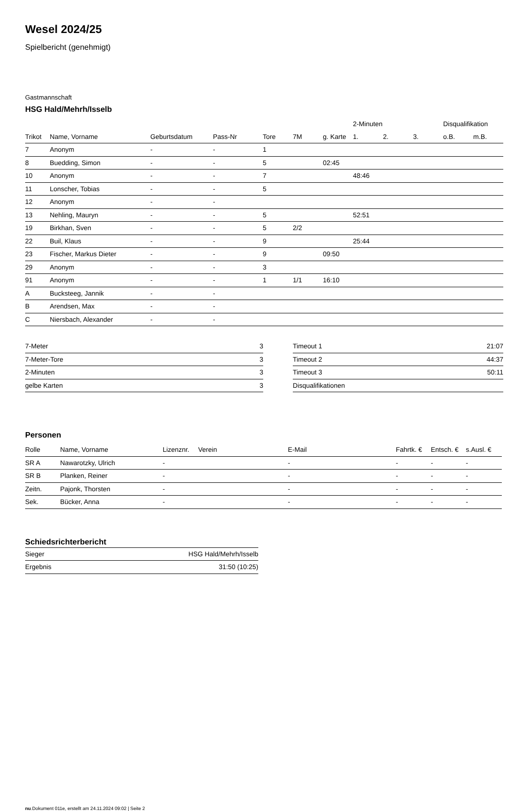Wesel 2024/25
Spielbericht (genehmigt)
Gastmannschaft
HSG Hald/Mehrh/Isselb
| | | | | | | | 2-Minuten | | | Disqualifikation | |
| --- | --- | --- | --- | --- | --- | --- | --- | --- | --- | --- | --- |
| Trikot | Name, Vorname | Geburtsdatum | Pass-Nr | Tore | 7M | g. Karte | 1. | 2. | 3. | o.B. | m.B. |
| 7 | Anonym | - | - | 1 | | | | | | | |
| 8 | Buedding, Simon | - | - | 5 | | 02:45 | | | | | |
| 10 | Anonym | - | - | 7 | | | 48:46 | | | | |
| 11 | Lonscher, Tobias | - | - | 5 | | | | | | | |
| 12 | Anonym | - | - | | | | | | | | |
| 13 | Nehling, Mauryn | - | - | 5 | | | 52:51 | | | | |
| 19 | Birkhan, Sven | - | - | 5 | 2/2 | | | | | | |
| 22 | Buil, Klaus | - | - | 9 | | | 25:44 | | | | |
| 23 | Fischer, Markus Dieter | - | - | 9 | | 09:50 | | | | | |
| 29 | Anonym | - | - | 3 | | | | | | | |
| 91 | Anonym | - | - | 1 | 1/1 | 16:10 | | | | | |
| A | Bucksteeg, Jannik | - | - | | | | | | | | |
| B | Arendsen, Max | - | - | | | | | | | | |
| C | Niersbach, Alexander | - | - | | | | | | | | |
| 7-Meter | 3 |
| 7-Meter-Tore | 3 |
| 2-Minuten | 3 |
| gelbe Karten | 3 |
| Timeout 1 | 21:07 |
| Timeout 2 | 44:37 |
| Timeout 3 | 50:11 |
| Disqualifikationen | |
Personen
| Rolle | Name, Vorname | Lizenznr. | Verein | E-Mail | Fahrtk. € | Entsch. € | s.Ausl. € |
| --- | --- | --- | --- | --- | --- | --- | --- |
| SR A | Nawarotzky, Ulrich | - | | - | - | - | - |
| SR B | Planken, Reiner | - | | - | - | - | - |
| Zeitn. | Pajonk, Thorsten | - | | - | - | - | - |
| Sek. | Bücker, Anna | - | | - | - | - | - |
Schiedsrichterbericht
| Sieger | HSG Hald/Mehrh/Isselb |
| Ergebnis | 31:50 (10:25) |
nu.Dokument 011e, erstellt am 24.11.2024 09:02 | Seite 2